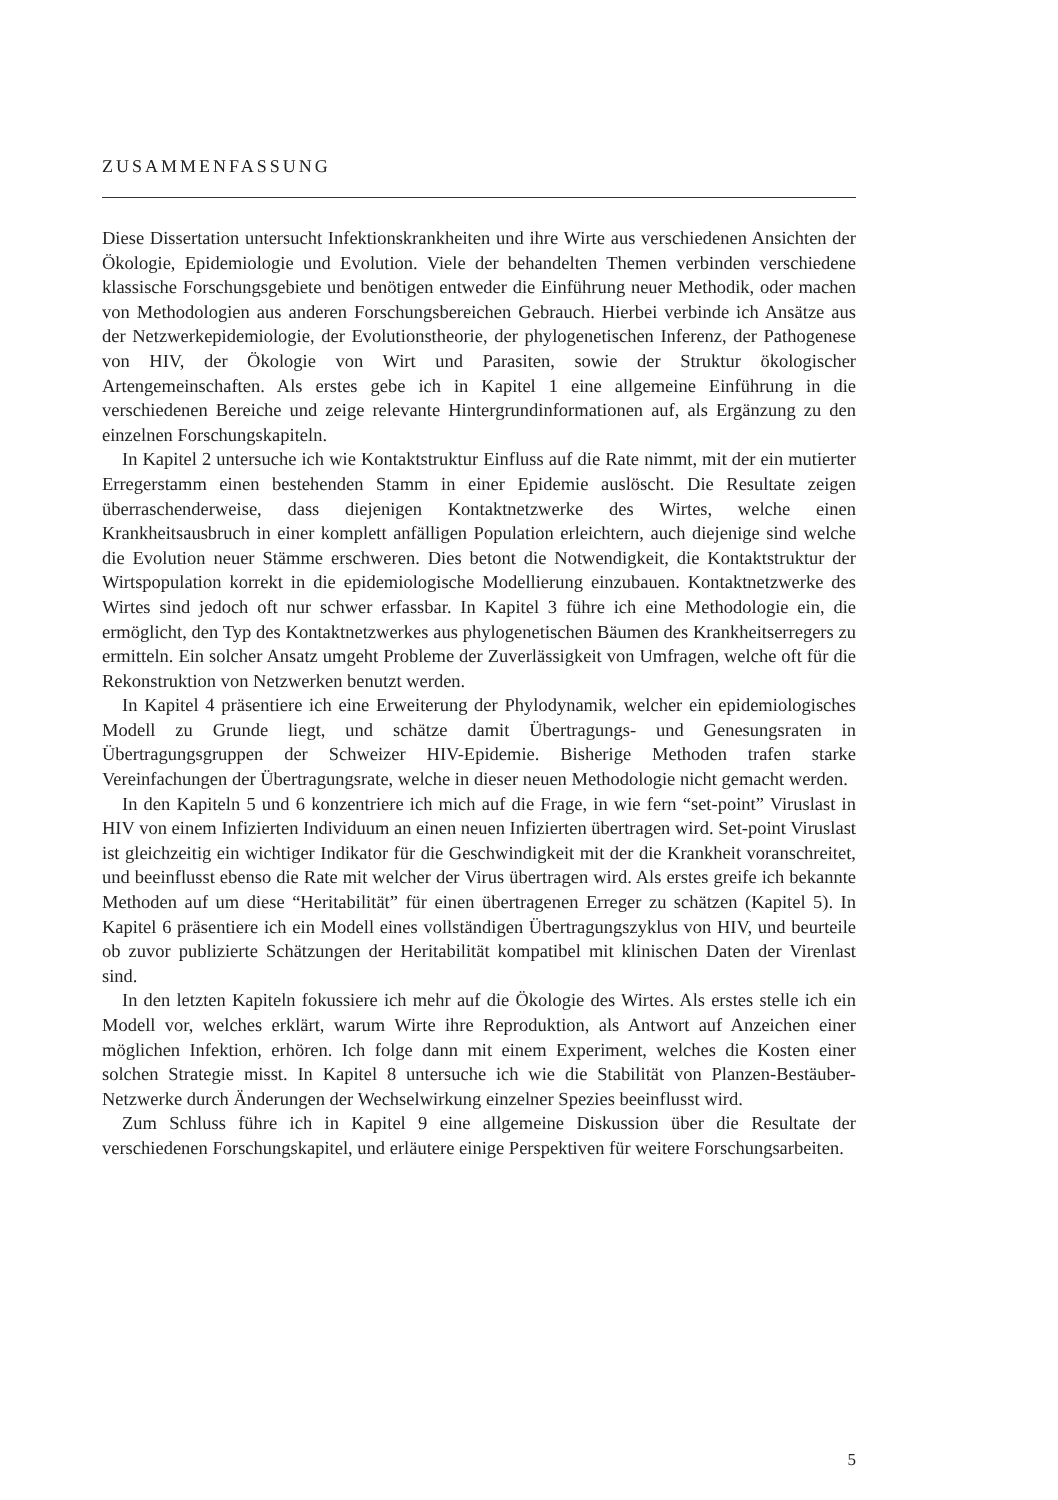ZUSAMMENFASSUNG
Diese Dissertation untersucht Infektionskrankheiten und ihre Wirte aus verschiedenen Ansichten der Ökologie, Epidemiologie und Evolution. Viele der behandelten Themen verbinden verschiedene klassische Forschungsgebiete und benötigen entweder die Einführung neuer Methodik, oder machen von Methodologien aus anderen Forschungsbereichen Gebrauch. Hierbei verbinde ich Ansätze aus der Netzwerkepidemiologie, der Evolutionstheorie, der phylogenetischen Inferenz, der Pathogenese von HIV, der Ökologie von Wirt und Parasiten, sowie der Struktur ökologischer Artengemeinschaften. Als erstes gebe ich in Kapitel 1 eine allgemeine Einführung in die verschiedenen Bereiche und zeige relevante Hintergrundinformationen auf, als Ergänzung zu den einzelnen Forschungskapiteln.
In Kapitel 2 untersuche ich wie Kontaktstruktur Einfluss auf die Rate nimmt, mit der ein mutierter Erregerstamm einen bestehenden Stamm in einer Epidemie auslöscht. Die Resultate zeigen überraschenderweise, dass diejenigen Kontaktnetzwerke des Wirtes, welche einen Krankheitsausbruch in einer komplett anfälligen Population erleichtern, auch diejenige sind welche die Evolution neuer Stämme erschweren. Dies betont die Notwendigkeit, die Kontaktstruktur der Wirtspopulation korrekt in die epidemiologische Modellierung einzubauen. Kontaktnetzwerke des Wirtes sind jedoch oft nur schwer erfassbar. In Kapitel 3 führe ich eine Methodologie ein, die ermöglicht, den Typ des Kontaktnetzwerkes aus phylogenetischen Bäumen des Krankheitserregers zu ermitteln. Ein solcher Ansatz umgeht Probleme der Zuverlässigkeit von Umfragen, welche oft für die Rekonstruktion von Netzwerken benutzt werden.
In Kapitel 4 präsentiere ich eine Erweiterung der Phylodynamik, welcher ein epidemiologisches Modell zu Grunde liegt, und schätze damit Übertragungs- und Genesungsraten in Übertragungsgruppen der Schweizer HIV-Epidemie. Bisherige Methoden trafen starke Vereinfachungen der Übertragungsrate, welche in dieser neuen Methodologie nicht gemacht werden.
In den Kapiteln 5 und 6 konzentriere ich mich auf die Frage, in wie fern “set-point” Viruslast in HIV von einem Infizierten Individuum an einen neuen Infizierten übertragen wird. Set-point Viruslast ist gleichzeitig ein wichtiger Indikator für die Geschwindigkeit mit der die Krankheit voranschreitet, und beeinflusst ebenso die Rate mit welcher der Virus übertragen wird. Als erstes greife ich bekannte Methoden auf um diese “Heritabilität” für einen übertragenen Erreger zu schätzen (Kapitel 5). In Kapitel 6 präsentiere ich ein Modell eines vollständigen Übertragungszyklus von HIV, und beurteile ob zuvor publizierte Schätzungen der Heritabilität kompatibel mit klinischen Daten der Virenlast sind.
In den letzten Kapiteln fokussiere ich mehr auf die Ökologie des Wirtes. Als erstes stelle ich ein Modell vor, welches erklärt, warum Wirte ihre Reproduktion, als Antwort auf Anzeichen einer möglichen Infektion, erhören. Ich folge dann mit einem Experiment, welches die Kosten einer solchen Strategie misst. In Kapitel 8 untersuche ich wie die Stabilität von Planzen-Bestäuber-Netzwerke durch Änderungen der Wechselwirkung einzelner Spezies beeinflusst wird.
Zum Schluss führe ich in Kapitel 9 eine allgemeine Diskussion über die Resultate der verschiedenen Forschungskapitel, und erläutere einige Perspektiven für weitere Forschungsarbeiten.
5